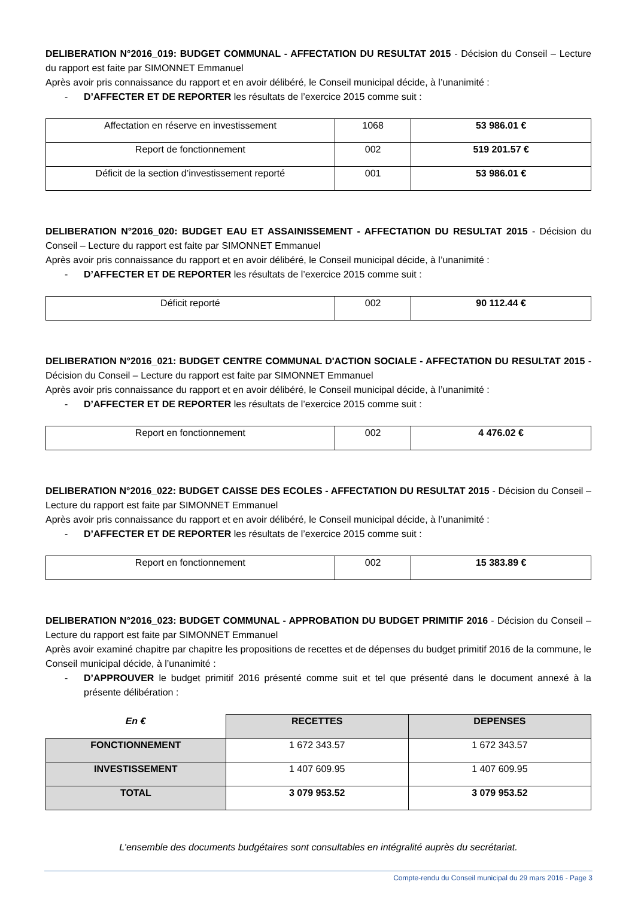DELIBERATION N°2016_019: BUDGET COMMUNAL - AFFECTATION DU RESULTAT 2015 - Décision du Conseil – Lecture du rapport est faite par SIMONNET Emmanuel
Après avoir pris connaissance du rapport et en avoir délibéré, le Conseil municipal décide, à l’unanimité :
- D’AFFECTER ET DE REPORTER les résultats de l’exercice 2015 comme suit :
| Affectation en réserve en investissement | 1068 | 53 986.01 € |
| Report de fonctionnement | 002 | 519 201.57 € |
| Déficit de la section d’investissement reporté | 001 | 53 986.01 € |
DELIBERATION N°2016_020: BUDGET EAU ET ASSAINISSEMENT - AFFECTATION DU RESULTAT 2015 - Décision du Conseil – Lecture du rapport est faite par SIMONNET Emmanuel
Après avoir pris connaissance du rapport et en avoir délibéré, le Conseil municipal décide, à l’unanimité :
- D’AFFECTER ET DE REPORTER les résultats de l’exercice 2015 comme suit :
| Déficit reporté | 002 | 90 112.44 € |
DELIBERATION N°2016_021: BUDGET CENTRE COMMUNAL D'ACTION SOCIALE - AFFECTATION DU RESULTAT 2015 - Décision du Conseil – Lecture du rapport est faite par SIMONNET Emmanuel
Après avoir pris connaissance du rapport et en avoir délibéré, le Conseil municipal décide, à l’unanimité :
- D’AFFECTER ET DE REPORTER les résultats de l’exercice 2015 comme suit :
| Report en fonctionnement | 002 | 4 476.02 € |
DELIBERATION N°2016_022: BUDGET CAISSE DES ECOLES - AFFECTATION DU RESULTAT 2015 - Décision du Conseil – Lecture du rapport est faite par SIMONNET Emmanuel
Après avoir pris connaissance du rapport et en avoir délibéré, le Conseil municipal décide, à l’unanimité :
- D’AFFECTER ET DE REPORTER les résultats de l’exercice 2015 comme suit :
| Report en fonctionnement | 002 | 15 383.89 € |
DELIBERATION N°2016_023: BUDGET COMMUNAL - APPROBATION DU BUDGET PRIMITIF 2016 - Décision du Conseil – Lecture du rapport est faite par SIMONNET Emmanuel
Après avoir examiné chapitre par chapitre les propositions de recettes et de dépenses du budget primitif 2016 de la commune, le Conseil municipal décide, à l’unanimité :
- D’APPROUVER le budget primitif 2016 présenté comme suit et tel que présenté dans le document annexé à la présente délibération :
| En € | RECETTES | DEPENSES |
| --- | --- | --- |
| FONCTIONNEMENT | 1 672 343.57 | 1 672 343.57 |
| INVESTISSEMENT | 1 407 609.95 | 1 407 609.95 |
| TOTAL | 3 079 953.52 | 3 079 953.52 |
L’ensemble des documents budgétaires sont consultables en intégralité auprès du secrétariat.
Compte-rendu du Conseil municipal du 29 mars 2016 - Page 3